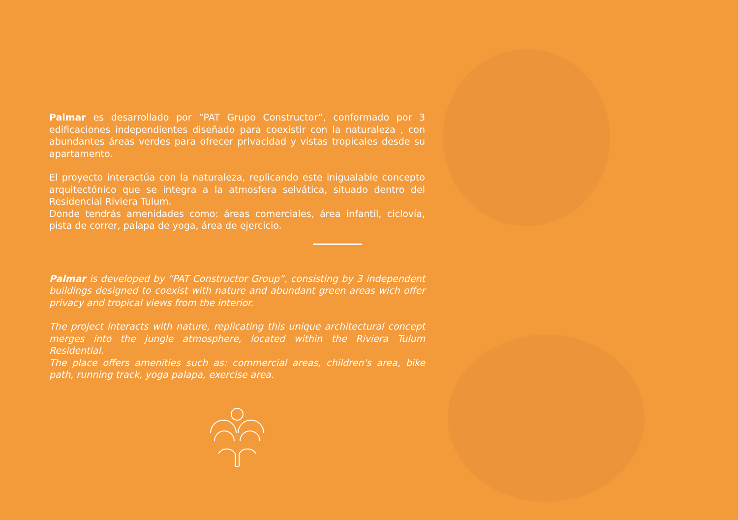Palmar es desarrollado por “PAT Grupo Constructor”, conformado por 3 edificaciones independientes diseñado para coexistir con la naturaleza , con abundantes áreas verdes para ofrecer privacidad y vistas tropicales desde su apartamento.
El proyecto interactúa con la naturaleza, replicando este inigualable concepto arquitectónico que se integra a la atmosfera selvática, situado dentro del Residencial Riviera Tulum.
Donde tendrás amenidades como: áreas comerciales, área infantil, ciclovía, pista de correr, palapa de yoga, área de ejercicio.
Palmar is developed by “PAT Constructor Group”, consisting by 3 independent buildings designed to coexist with nature and abundant green areas wich offer privacy and tropical views from the interior.
The project interacts with nature, replicating this unique architectural concept merges into the jungle atmosphere, located within the Riviera Tulum Residential.
The place offers amenities such as: commercial areas, children's area, bike path, running track, yoga palapa, exercise area.